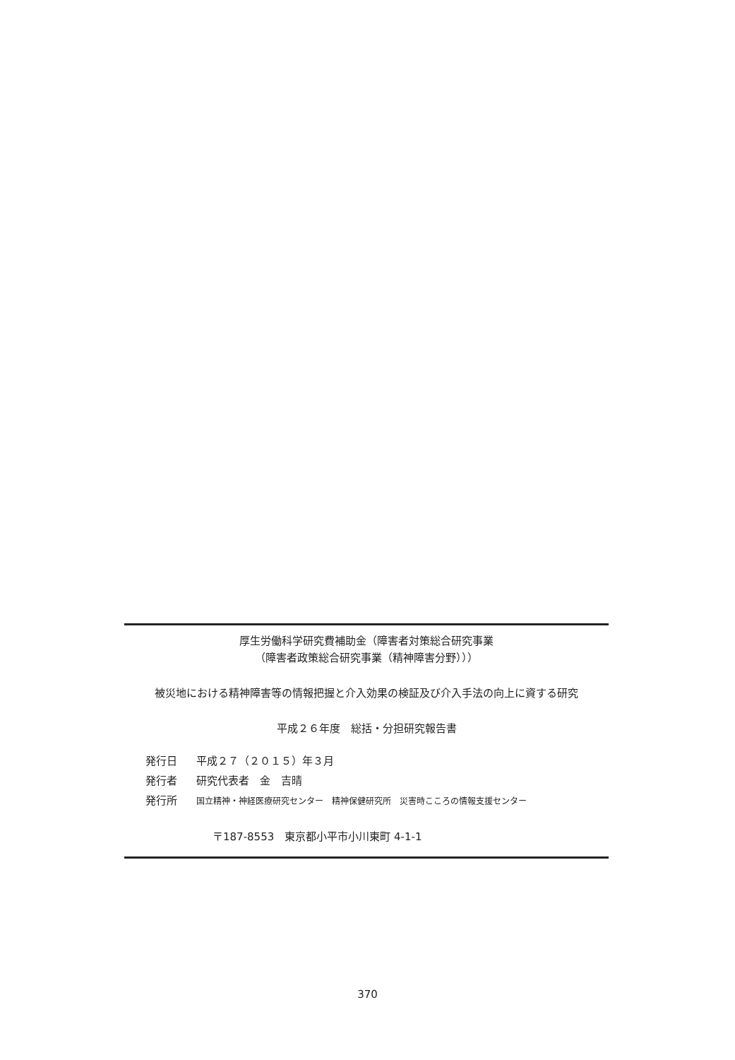厚生労働科学研究費補助金（障害者対策総合研究事業
（障害者政策総合研究事業（精神障害分野）））
被災地における精神障害等の情報把握と介入効果の検証及び介入手法の向上に資する研究
平成２６年度　総括・分担研究報告書
発行日 平成２７（２０１５）年３月
発行者 研究代表者　金　吉晴
発行所 国立精神・神経医療研究センター　精神保健研究所　災害時こころの情報支援センター
〒187-8553　東京都小平市小川東町 4-1-1
370